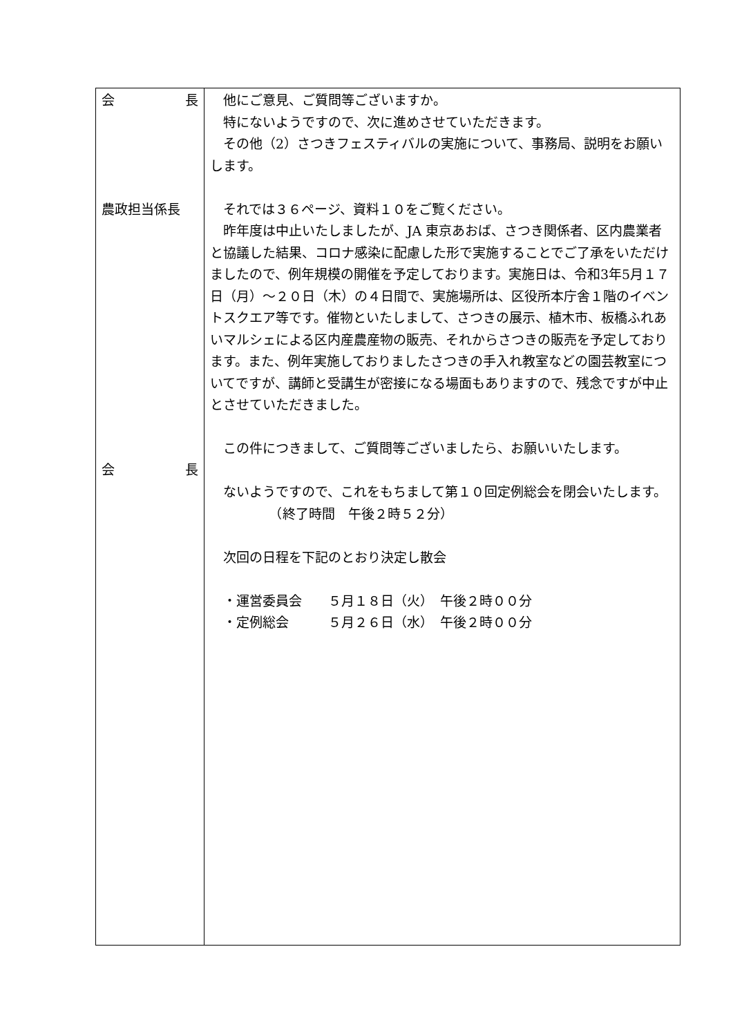| 会 長 農政担当係長 会 長 | 他にご意見、ご質問等ございますか。 特にないようですので、次に進めさせていただきます。 その他（2）さつきフェスティバルの実施について、事務局、説明をお願いします。 それでは３６ページ、資料１０をご覧ください。 昨年度は中止いたしましたが、JA 東京あおば、さつき関係者、区内農業者と協議した結果、コロナ感染に配慮した形で実施することでご了承をいただけましたので、例年規模の開催を予定しております。実施日は、令和3年5月１７日（月）～２０日（木）の４日間で、実施場所は、区役所本庁舎１階のイベントスクエア等です。催物といたしまして、さつきの展示、植木市、板橋ふれあいマルシェによる区内産農産物の販売、それからさつきの販売を予定しております。また、例年実施しておりましたさつきの手入れ教室などの園芸教室についてですが、講師と受講生が密接になる場面もありますので、残念ですが中止とさせていただきました。 この件につきまして、ご質問等ございましたら、お願いいたします。 ないようですので、これをもちまして第１０回定例総会を閉会いたします。 （終了時間 午後２時５２分） 次回の日程を下記のとおり決定し散会 ・運営委員会 ５月１８日（火） 午後２時００分 ・定例総会 ５月２６日（水） 午後２時００分 |